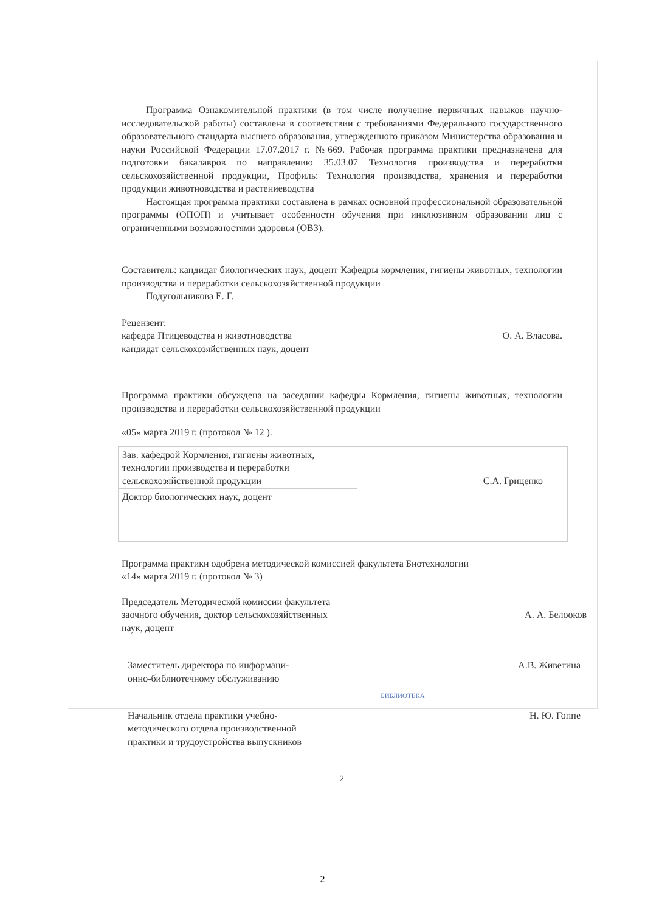Программа Ознакомительной практики (в том числе получение первичных навыков научно-исследовательской работы) составлена в соответствии с требованиями Федерального государственного образовательного стандарта высшего образования, утвержденного приказом Министерства образования и науки Российской Федерации 17.07.2017 г. №669. Рабочая программа практики предназначена для подготовки бакалавров по направлению 35.03.07 Технология производства и переработки сельскохозяйственной продукции, Профиль: Технология производства, хранения и переработки продукции животноводства и растениеводства
Настоящая программа практики составлена в рамках основной профессиональной образовательной программы (ОПОП) и учитывает особенности обучения при инклюзивном образовании лиц с ограниченными возможностями здоровья (ОВЗ).
Составитель: кандидат биологических наук, доцент Кафедры кормления, гигиены животных, технологии производства и переработки сельскохозяйственной продукции
Подугольникова Е. Г.
Рецензент:
кафедра Птицеводства и животноводства
кандидат сельскохозяйственных наук, доцент
О. А. Власова.
Программа практики обсуждена на заседании кафедры Кормления, гигиены животных, технологии производства и переработки сельскохозяйственной продукции
«05» марта 2019 г. (протокол № 12 ).
| Зав. кафедрой Кормления, гигиены животных, технологии производства и переработки сельскохозяйственной продукции | С.А. Гриценко |
| Доктор биологических наук, доцент | |
Программа практики одобрена методической комиссией факультета Биотехнологии
«14» марта 2019 г. (протокол № 3)
Председатель Методической комиссии факультета
заочного обучения, доктор сельскохозяйственных
наук, доцент
А. А. Белооков
Заместитель директора по информаци-
онно-библиотечному обслуживанию
А.В. Живетина
БИБЛИОТЕКА
Начальник отдела практики учебно-
методического отдела производственной
практики и трудоустройства выпускников
Н. Ю. Гоппе
2
2